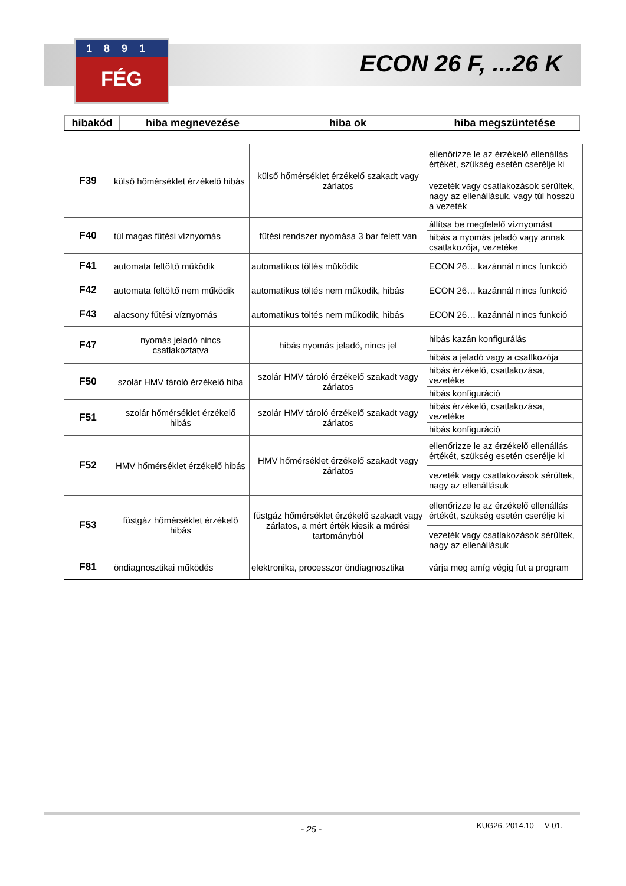1891
FÉG
ECON 26 F, ...26 K
| hibakód | hiba megnevezése | hiba ok | hiba megszüntetése |
| --- | --- | --- | --- |
| F39 | külső hőmérséklet érzékelő hibás | külső hőmérséklet érzékelő szakadt vagy zárlatos | ellenőrizze le az érzékelő ellenállás értékét, szükség esetén cserélje ki |
| | | | vezeték vagy csatlakozások sérültek, nagy az ellenállásuk, vagy túl hosszú a vezeték |
| F40 | túl magas fűtési víznyomás | fűtési rendszer nyomása 3 bar felett van | állítsa be megfelelő víznyomást |
| | | | hibás a nyomás jeladó vagy annak csatlakozója, vezetéke |
| F41 | automata feltöltő működik | automatikus töltés működik | ECON 26… kazánnál nincs funkció |
| F42 | automata feltöltő nem működik | automatikus töltés nem működik, hibás | ECON 26… kazánnál nincs funkció |
| F43 | alacsony fűtési víznyomás | automatikus töltés nem működik, hibás | ECON 26… kazánnál nincs funkció |
| F47 | nyomás jeladó nincs csatlakoztatva | hibás nyomás jeladó, nincs jel | hibás kazán konfigurálás |
| | | | hibás a jeladó vagy a csatlkozója |
| F50 | szolár HMV tároló érzékelő hiba | szolár HMV tároló érzékelő szakadt vagy zárlatos | hibás érzékelő, csatlakozása, vezetéke |
| | | | hibás konfiguráció |
| F51 | szolár hőmérséklet érzékelő hibás | szolár HMV tároló érzékelő szakadt vagy zárlatos | hibás érzékelő, csatlakozása, vezetéke |
| | | | hibás konfiguráció |
| F52 | HMV hőmérséklet érzékelő hibás | HMV hőmérséklet érzékelő szakadt vagy zárlatos | ellenőrizze le az érzékelő ellenállás értékét, szükség esetén cserélje ki |
| | | | vezeték vagy csatlakozások sérültek, nagy az ellenállásuk |
| F53 | füstgáz hőmérséklet érzékelő hibás | füstgáz hőmérséklet érzékelő szakadt vagy zárlatos, a mért érték kiesik a mérési tartományból | ellenőrizze le az érzékelő ellenállás értékét, szükség esetén cserélje ki |
| | | | vezeték vagy csatlakozások sérültek, nagy az ellenállásuk |
| F81 | öndiagnosztikai működés | elektronika, processzor öndiagnosztika | várja meg amíg végig fut a program |
- 25 - KUG26. 2014.10 V-01.